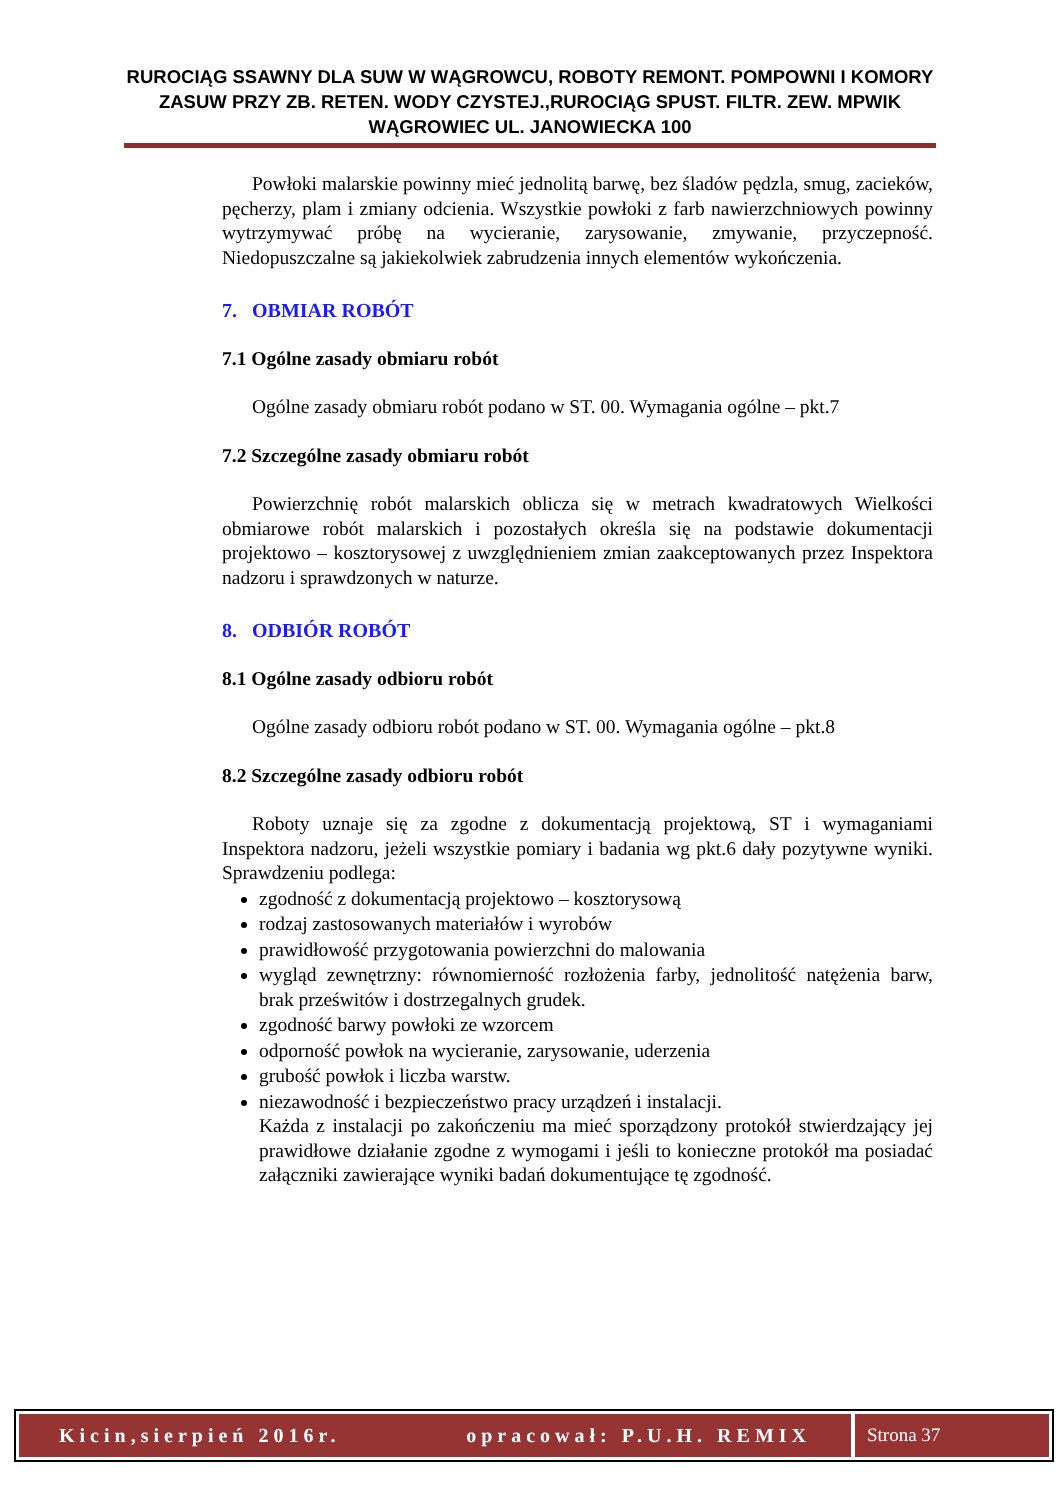RUROCIĄG SSAWNY DLA SUW W WĄGROWCU, ROBOTY REMONT. POMPOWNI I KOMORY ZASUW PRZY ZB. RETEN. WODY CZYSTEJ.,RUROCIĄG SPUST. FILTR. ZEW. MPWIK WĄGROWIEC UL. JANOWIECKA 100
Powłoki malarskie powinny mieć jednolitą barwę, bez śladów pędzla, smug, zacieków, pęcherzy, plam i zmiany odcienia. Wszystkie powłoki z farb nawierzchniowych powinny wytrzymywać próbę na wycieranie, zarysowanie, zmywanie, przyczepność. Niedopuszczalne są jakiekolwiek zabrudzenia innych elementów wykończenia.
7. OBMIAR ROBÓT
7.1 Ogólne zasady obmiaru robót
Ogólne zasady obmiaru robót podano w ST. 00. Wymagania ogólne – pkt.7
7.2 Szczególne zasady obmiaru robót
Powierzchnię robót malarskich oblicza się w metrach kwadratowych Wielkości obmiarowe robót malarskich i pozostałych określa się na podstawie dokumentacji projektowo – kosztorysowej z uwzględnieniem zmian zaakceptowanych przez Inspektora nadzoru i sprawdzonych w naturze.
8. ODBIÓR ROBÓT
8.1 Ogólne zasady odbioru robót
Ogólne zasady odbioru robót podano w ST. 00. Wymagania ogólne – pkt.8
8.2 Szczególne zasady odbioru robót
Roboty uznaje się za zgodne z dokumentacją projektową, ST i wymaganiami Inspektora nadzoru, jeżeli wszystkie pomiary i badania wg pkt.6 dały pozytywne wyniki. Sprawdzeniu podlega:
zgodność z dokumentacją projektowo – kosztorysową
rodzaj zastosowanych materiałów i wyrobów
prawidłowość przygotowania powierzchni do malowania
wygląd zewnętrzny: równomierność rozłożenia farby, jednolitość natężenia barw, brak prześwitów i dostrzegalnych grudek.
zgodność barwy powłoki ze wzorcem
odporność powłok na wycieranie, zarysowanie, uderzenia
grubość powłok i liczba warstw.
niezawodność i bezpieczeństwo pracy urządzeń i instalacji.
Każda z instalacji po zakończeniu ma mieć sporządzony protokół stwierdzający jej prawidłowe działanie zgodne z wymogami i jeśli to konieczne protokół ma posiadać załączniki zawierające wyniki badań dokumentujące tę zgodność.
Kicin,sierpień 2016r. opracował: P.U.H. REMIX
Strona 37